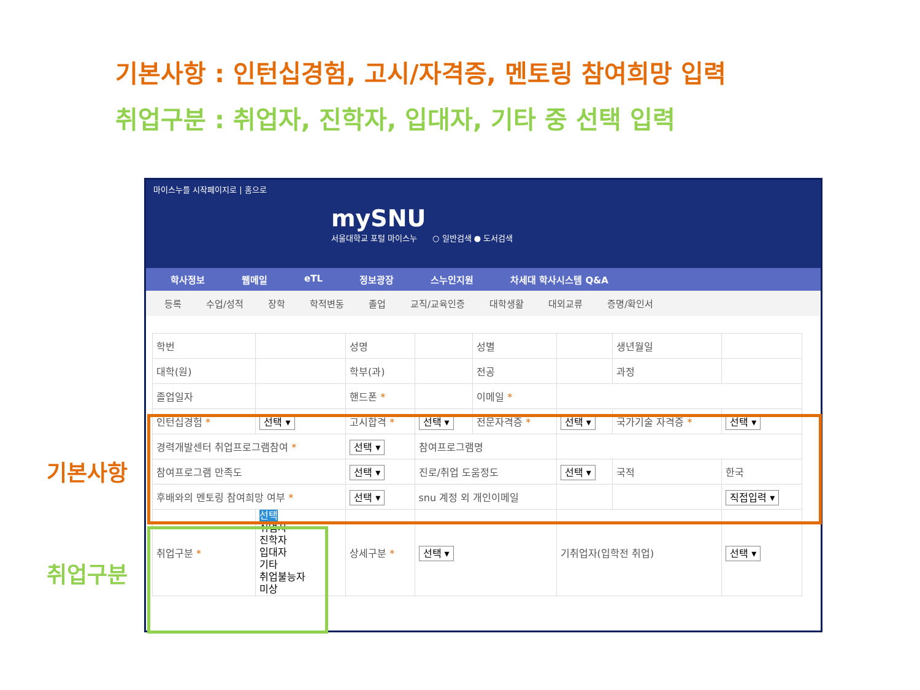기본사항 : 인턴십경험, 고시/자격증, 멘토링 참여희망 입력
취업구분 : 취업자, 진학자, 입대자, 기타 중 선택 입력
기본사항
취업구분
마이스누를 시작페이지로 | 홈으로
mySNU
서울대학교 포털 마이스누 ○ 일반검색 ● 도서검색
학사정보 웹메일 eTL 정보광장 스누인지원 차세대 학사시스템 Q&A
등록 수업/성적 장학 학적변동 졸업 교직/교육인증 대학생활 대외교류 증명/확인서
| 학번 | | 성명 | | 성별 | | 생년월일 | |
| 대학(원) | | 학부(과) | | 전공 | | 과정 | |
| 졸업일자 | | 핸드폰 * | | 이메일 * | | | |
| 인턴십경험 * | 선택 ▾ | 고시합격 * | 선택 ▾ | 전문자격증 * | 선택 ▾ | 국가기술 자격증 * | 선택 ▾ |
| 경력개발센터 취업프로그램참여 * | | 선택 ▾ | 참여프로그램명 | | | | |
| 참여프로그램 만족도 | | 선택 ▾ | 진로/취업 도움정도 | | 선택 ▾ | 국적 | 한국 |
| 후배와의 멘토링 참여희망 여부 * | | 선택 ▾ | snu 계정 외 개인이메일 | | | | 직접입력 ▾ |
| 취업구분 * | 선택 취업자 진학자 입대자 기타 취업불능자 미상 | 상세구분 * | 선택 ▾ | | 기취업자(입학전 취업) | | 선택 ▾ |